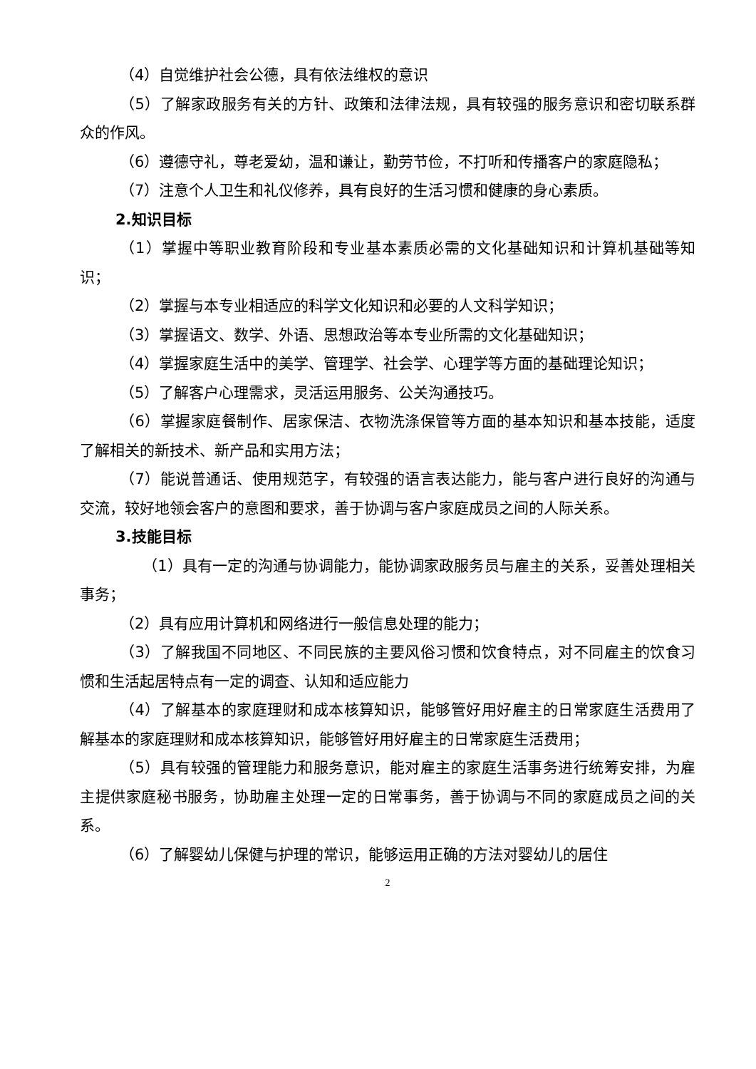（4）自觉维护社会公德，具有依法维权的意识
（5）了解家政服务有关的方针、政策和法律法规，具有较强的服务意识和密切联系群众的作风。
（6）遵德守礼，尊老爱幼，温和谦让，勤劳节俭，不打听和传播客户的家庭隐私；
（7）注意个人卫生和礼仪修养，具有良好的生活习惯和健康的身心素质。
2.知识目标
（1）掌握中等职业教育阶段和专业基本素质必需的文化基础知识和计算机基础等知识；
（2）掌握与本专业相适应的科学文化知识和必要的人文科学知识；
（3）掌握语文、数学、外语、思想政治等本专业所需的文化基础知识；
（4）掌握家庭生活中的美学、管理学、社会学、心理学等方面的基础理论知识；
（5）了解客户心理需求，灵活运用服务、公关沟通技巧。
（6）掌握家庭餐制作、居家保洁、衣物洗涤保管等方面的基本知识和基本技能，适度了解相关的新技术、新产品和实用方法；
（7）能说普通话、使用规范字，有较强的语言表达能力，能与客户进行良好的沟通与交流，较好地领会客户的意图和要求，善于协调与客户家庭成员之间的人际关系。
3.技能目标
（1）具有一定的沟通与协调能力，能协调家政服务员与雇主的关系，妥善处理相关事务；
（2）具有应用计算机和网络进行一般信息处理的能力；
（3）了解我国不同地区、不同民族的主要风俗习惯和饮食特点，对不同雇主的饮食习惯和生活起居特点有一定的调查、认知和适应能力
（4）了解基本的家庭理财和成本核算知识，能够管好用好雇主的日常家庭生活费用了解基本的家庭理财和成本核算知识，能够管好用好雇主的日常家庭生活费用；
（5）具有较强的管理能力和服务意识，能对雇主的家庭生活事务进行统筹安排，为雇主提供家庭秘书服务，协助雇主处理一定的日常事务，善于协调与不同的家庭成员之间的关系。
（6）了解婴幼儿保健与护理的常识，能够运用正确的方法对婴幼儿的居住
2